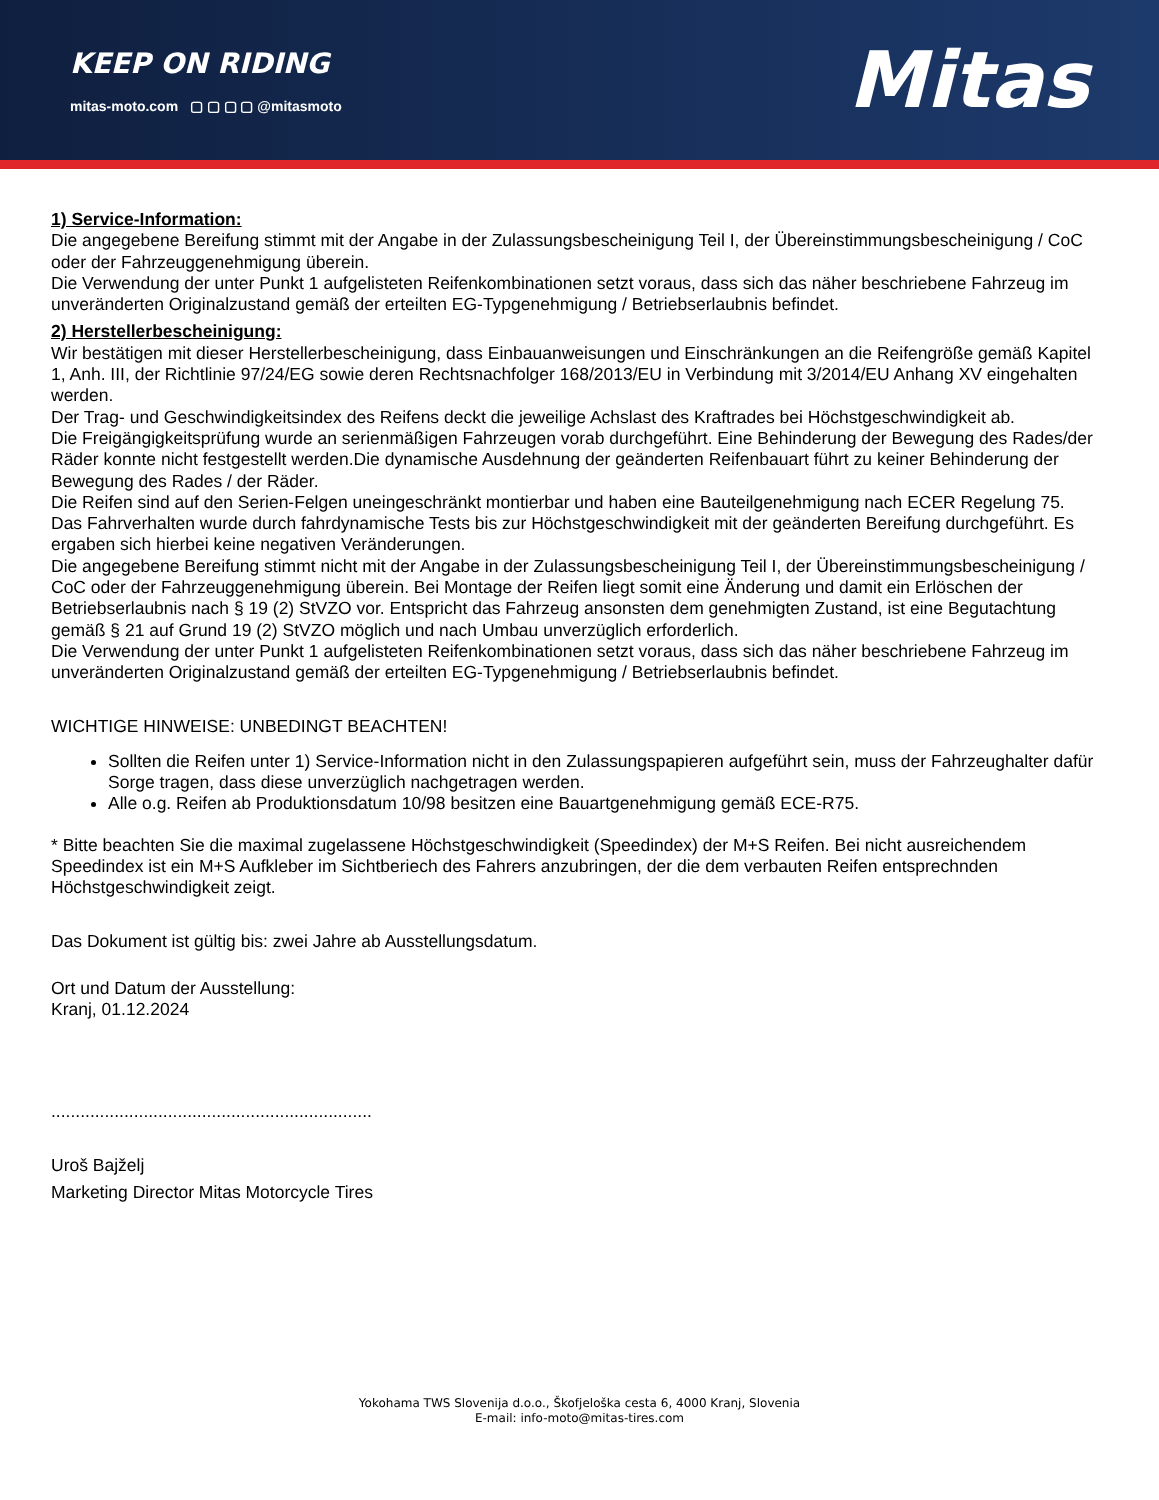KEEP ON RIDING
mitas-moto.com ▢ ▢ ▢ ▢ @mitasmoto
Mitas
1) Service-Information:
Die angegebene Bereifung stimmt mit der Angabe in der Zulassungsbescheinigung Teil I, der Übereinstimmungsbescheinigung / CoC oder der Fahrzeuggenehmigung überein.
Die Verwendung der unter Punkt 1 aufgelisteten Reifenkombinationen setzt voraus, dass sich das näher beschriebene Fahrzeug im unveränderten Originalzustand gemäß der erteilten EG-Typgenehmigung / Betriebserlaubnis befindet.
2) Herstellerbescheinigung:
Wir bestätigen mit dieser Herstellerbescheinigung, dass Einbauanweisungen und Einschränkungen an die Reifengröße gemäß Kapitel 1, Anh. III, der Richtlinie 97/24/EG sowie deren Rechtsnachfolger 168/2013/EU in Verbindung mit 3/2014/EU Anhang XV eingehalten werden.
Der Trag- und Geschwindigkeitsindex des Reifens deckt die jeweilige Achslast des Kraftrades bei Höchstgeschwindigkeit ab.
Die Freigängigkeitsprüfung wurde an serienmäßigen Fahrzeugen vorab durchgeführt. Eine Behinderung der Bewegung des Rades/der Räder konnte nicht festgestellt werden.Die dynamische Ausdehnung der geänderten Reifenbauart führt zu keiner Behinderung der Bewegung des Rades / der Räder.
Die Reifen sind auf den Serien-Felgen uneingeschränkt montierbar und haben eine Bauteilgenehmigung nach ECER Regelung 75.
Das Fahrverhalten wurde durch fahrdynamische Tests bis zur Höchstgeschwindigkeit mit der geänderten Bereifung durchgeführt. Es ergaben sich hierbei keine negativen Veränderungen.
Die angegebene Bereifung stimmt nicht mit der Angabe in der Zulassungsbescheinigung Teil I, der Übereinstimmungsbescheinigung / CoC oder der Fahrzeuggenehmigung überein. Bei Montage der Reifen liegt somit eine Änderung und damit ein Erlöschen der Betriebserlaubnis nach § 19 (2) StVZO vor. Entspricht das Fahrzeug ansonsten dem genehmigten Zustand, ist eine Begutachtung gemäß § 21 auf Grund 19 (2) StVZO möglich und nach Umbau unverzüglich erforderlich.
Die Verwendung der unter Punkt 1 aufgelisteten Reifenkombinationen setzt voraus, dass sich das näher beschriebene Fahrzeug im unveränderten Originalzustand gemäß der erteilten EG-Typgenehmigung / Betriebserlaubnis befindet.
WICHTIGE HINWEISE: UNBEDINGT BEACHTEN!
Sollten die Reifen unter 1) Service-Information nicht in den Zulassungspapieren aufgeführt sein, muss der Fahrzeughalter dafür Sorge tragen, dass diese unverzüglich nachgetragen werden.
Alle o.g. Reifen ab Produktionsdatum 10/98 besitzen eine Bauartgenehmigung gemäß ECE-R75.
* Bitte beachten Sie die maximal zugelassene Höchstgeschwindigkeit (Speedindex) der M+S Reifen. Bei nicht ausreichendem Speedindex ist ein M+S Aufkleber im Sichtberiech des Fahrers anzubringen, der die dem verbauten Reifen entsprechnden Höchstgeschwindigkeit zeigt.
Das Dokument ist gültig bis: zwei Jahre ab Ausstellungsdatum.
Ort und Datum der Ausstellung:
Kranj, 01.12.2024
..................................................................
Uroš Bajželj
Marketing Director Mitas Motorcycle Tires
Yokohama TWS Slovenija d.o.o., Škofjeloška cesta 6, 4000 Kranj, Slovenia
E-mail: info-moto@mitas-tires.com